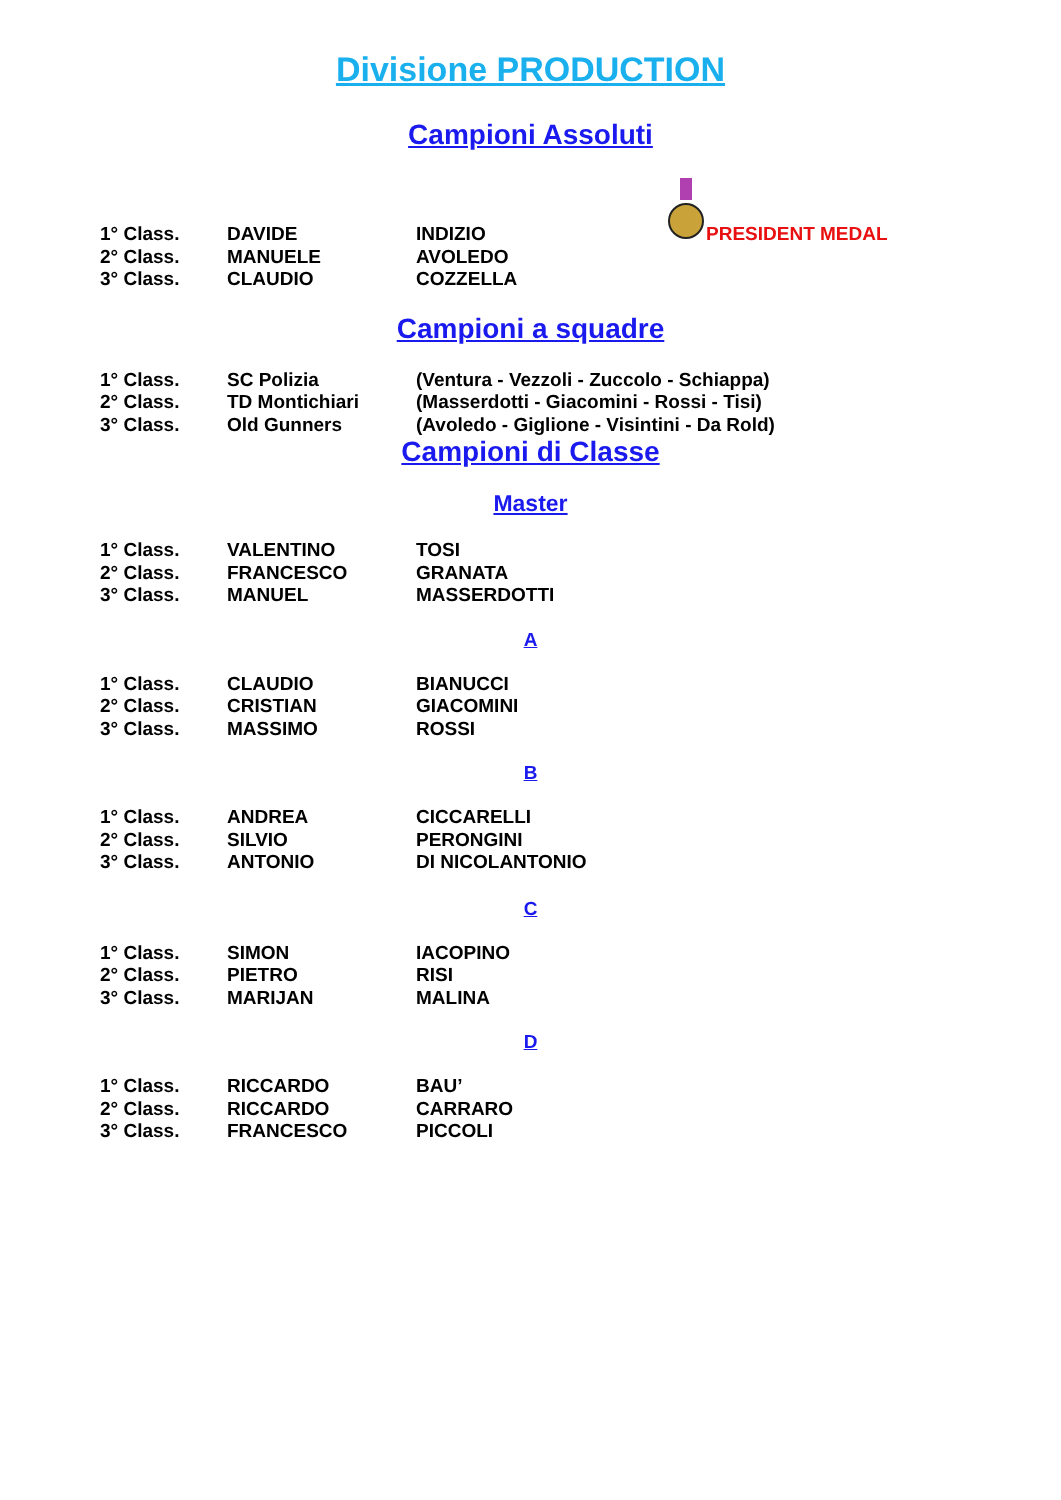Divisione PRODUCTION
Campioni Assoluti
PRESIDENT MEDAL
| 1° Class. | DAVIDE | INDIZIO |
| 2° Class. | MANUELE | AVOLEDO |
| 3° Class. | CLAUDIO | COZZELLA |
Campioni a squadre
| 1° Class. | SC Polizia | (Ventura - Vezzoli - Zuccolo - Schiappa) |
| 2° Class. | TD Montichiari | (Masserdotti - Giacomini - Rossi - Tisi) |
| 3° Class. | Old Gunners | (Avoledo - Giglione - Visintini - Da Rold) |
Campioni di Classe
Master
| 1° Class. | VALENTINO | TOSI |
| 2° Class. | FRANCESCO | GRANATA |
| 3° Class. | MANUEL | MASSERDOTTI |
A
| 1° Class. | CLAUDIO | BIANUCCI |
| 2° Class. | CRISTIAN | GIACOMINI |
| 3° Class. | MASSIMO | ROSSI |
B
| 1° Class. | ANDREA | CICCARELLI |
| 2° Class. | SILVIO | PERONGINI |
| 3° Class. | ANTONIO | DI NICOLANTONIO |
C
| 1° Class. | SIMON | IACOPINO |
| 2° Class. | PIETRO | RISI |
| 3° Class. | MARIJAN | MALINA |
D
| 1° Class. | RICCARDO | BAU’ |
| 2° Class. | RICCARDO | CARRARO |
| 3° Class. | FRANCESCO | PICCOLI |